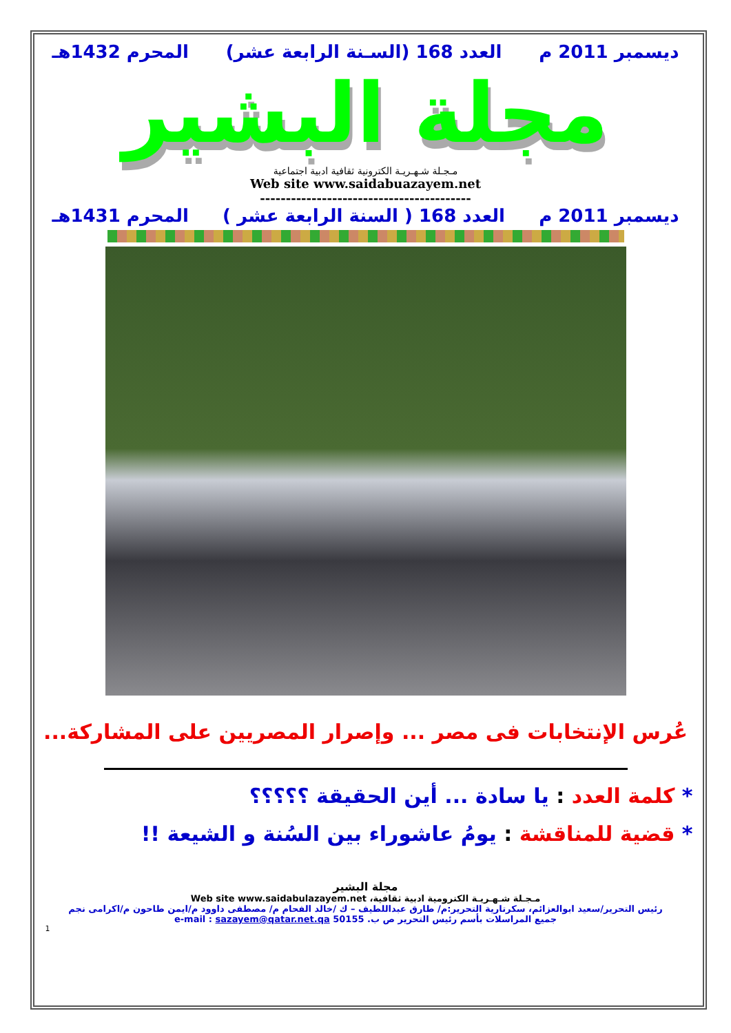ديسمبر 2011 م العدد 168 (السـنة الرابعة عشر) المحرم 1432هـ
مجلة البشير
مـجـلة شـهـريـة الكترونية ثقافية ادبية اجتماعية
Web site www.saidabuazayem.net
-----------------------------------------
ديسمبر 2011 م العدد 168 ( السنة الرابعة عشر ) المحرم 1431هـ
عُرس الإنتخابات فى مصر ... وإصرار المصريين على المشاركة...
* كلمة العدد : يا سادة ... أين الحقيقة ؟؟؟؟؟
* قضية للمناقشة : يومُ عاشوراء بين السُنة و الشيعة !!
مجلة البشير
مـجـلة شـهـريـة الكترومية ادبية ثقافية، Web site www.saidabulazayem.net
رئيس التحرير/سعيد ابوالعزائم، سكرتارية التحرير:م/ طارق عبداللطيف – ك /خالد الفحام م/ مصطفى داوود م/ايمن طاحون م/اكرامى نجم
جميع المراسلات بأسم رئيس التحرير ص ب. 50155 e-mail : sazayem@qatar.net.qa
1